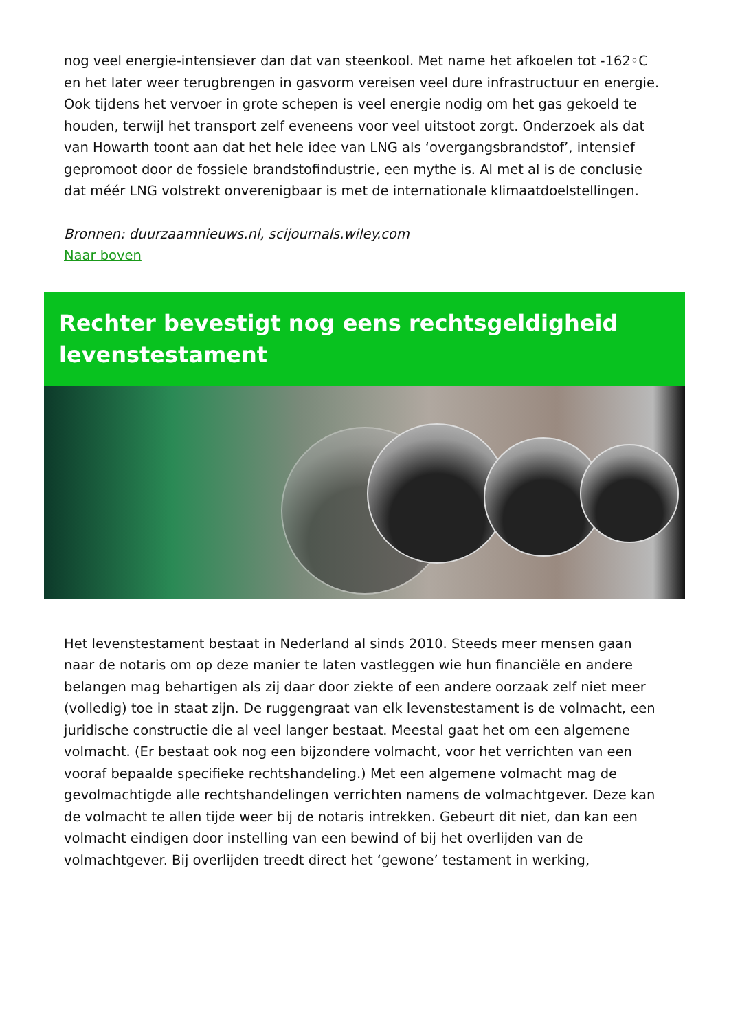nog veel energie-intensiever dan dat van steenkool. Met name het afkoelen tot -162◦C en het later weer terugbrengen in gasvorm vereisen veel dure infrastructuur en energie. Ook tijdens het vervoer in grote schepen is veel energie nodig om het gas gekoeld te houden, terwijl het transport zelf eveneens voor veel uitstoot zorgt. Onderzoek als dat van Howarth toont aan dat het hele idee van LNG als ‘overgangsbrandstof’, intensief gepromoot door de fossiele brandstofindustrie, een mythe is. Al met al is de conclusie dat méér LNG volstrekt onverenigbaar is met de internationale klimaatdoelstellingen.
Bronnen: duurzaamnieuws.nl, scijournals.wiley.com
Naar boven
Rechter bevestigt nog eens rechtsgeldigheid levenstestament
Het levenstestament bestaat in Nederland al sinds 2010. Steeds meer mensen gaan naar de notaris om op deze manier te laten vastleggen wie hun financiële en andere belangen mag behartigen als zij daar door ziekte of een andere oorzaak zelf niet meer (volledig) toe in staat zijn. De ruggengraat van elk levenstestament is de volmacht, een juridische constructie die al veel langer bestaat. Meestal gaat het om een algemene volmacht. (Er bestaat ook nog een bijzondere volmacht, voor het verrichten van een vooraf bepaalde specifieke rechtshandeling.) Met een algemene volmacht mag de gevolmachtigde alle rechtshandelingen verrichten namens de volmachtgever. Deze kan de volmacht te allen tijde weer bij de notaris intrekken. Gebeurt dit niet, dan kan een volmacht eindigen door instelling van een bewind of bij het overlijden van de volmachtgever. Bij overlijden treedt direct het ‘gewone’ testament in werking,